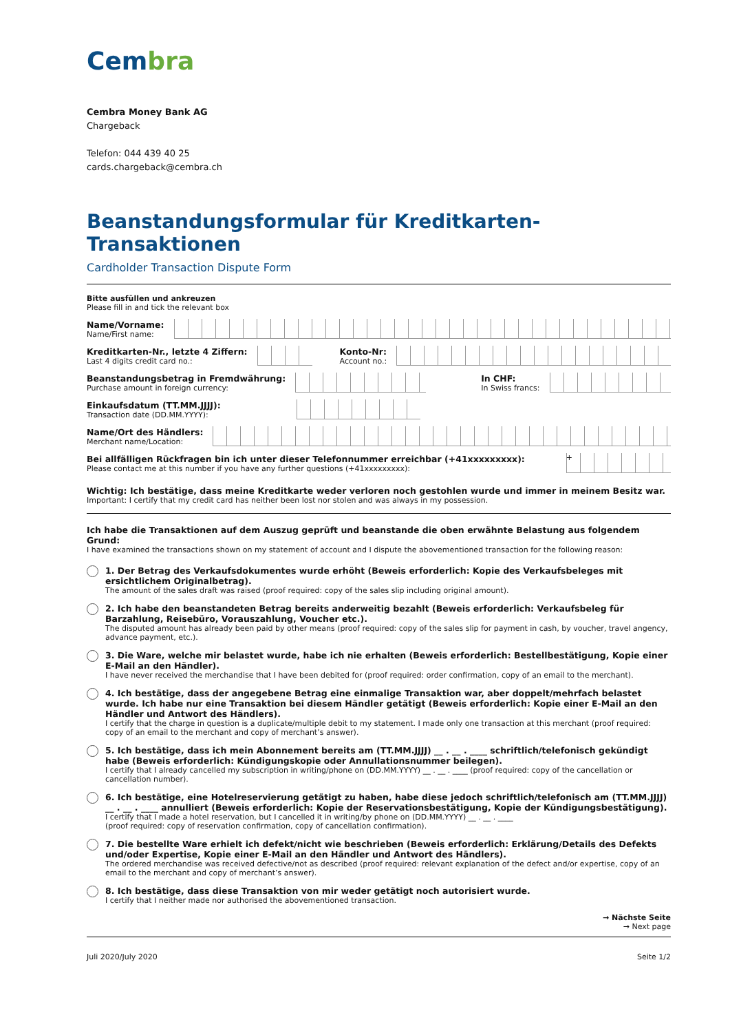Cembra
Cembra Money Bank AG
Chargeback
Telefon: 044 439 40 25
cards.chargeback@cembra.ch
Beanstandungsformular für Kreditkarten-Transaktionen
Cardholder Transaction Dispute Form
Bitte ausfüllen und ankreuzen
Please fill in and tick the relevant box
Name/Vorname:
Name/First name:
Kreditkarten-Nr., letzte 4 Ziffern:
Last 4 digits credit card no.:
Konto-Nr:
Account no.:
Beanstandungsbetrag in Fremdwährung:
Purchase amount in foreign currency:
In CHF:
In Swiss francs:
Einkaufsdatum (TT.MM.JJJJ):
Transaction date (DD.MM.YYYY):
Name/Ort des Händlers:
Merchant name/Location:
Bei allfälligen Rückfragen bin ich unter dieser Telefonnummer erreichbar (+41xxxxxxxxx):
Please contact me at this number if you have any further questions (+41xxxxxxxxx):
+
Wichtig: Ich bestätige, dass meine Kreditkarte weder verloren noch gestohlen wurde und immer in meinem Besitz war.
Important: I certify that my credit card has neither been lost nor stolen and was always in my possession.
Ich habe die Transaktionen auf dem Auszug geprüft und beanstande die oben erwähnte Belastung aus folgendem Grund:
I have examined the transactions shown on my statement of account and I dispute the abovementioned transaction for the following reason:
1. Der Betrag des Verkaufsdokumentes wurde erhöht (Beweis erforderlich: Kopie des Verkaufsbeleges mit ersichtlichem Originalbetrag).
The amount of the sales draft was raised (proof required: copy of the sales slip including original amount).
2. Ich habe den beanstandeten Betrag bereits anderweitig bezahlt (Beweis erforderlich: Verkaufsbeleg für Barzahlung, Reisebüro, Vorauszahlung, Voucher etc.).
The disputed amount has already been paid by other means (proof required: copy of the sales slip for payment in cash, by voucher, travel angency, advance payment, etc.).
3. Die Ware, welche mir belastet wurde, habe ich nie erhalten (Beweis erforderlich: Bestellbestätigung, Kopie einer E-Mail an den Händler).
I have never received the merchandise that I have been debited for (proof required: order confirmation, copy of an email to the merchant).
4. Ich bestätige, dass der angegebene Betrag eine einmalige Transaktion war, aber doppelt/mehrfach belastet wurde. Ich habe nur eine Transaktion bei diesem Händler getätigt (Beweis erforderlich: Kopie einer E-Mail an den Händler und Antwort des Händlers).
I certify that the charge in question is a duplicate/multiple debit to my statement. I made only one transaction at this merchant (proof required: copy of an email to the merchant and copy of merchant’s answer).
5. Ich bestätige, dass ich mein Abonnement bereits am (TT.MM.JJJJ) __ . __ . ____ schriftlich/telefonisch gekündigt habe (Beweis erforderlich: Kündigungskopie oder Annullationsnummer beilegen).
I certify that I already cancelled my subscription in writing/phone on (DD.MM.YYYY) __ . __ . ____ (proof required: copy of the cancellation or cancellation number).
6. Ich bestätige, eine Hotelreservierung getätigt zu haben, habe diese jedoch schriftlich/telefonisch am (TT.MM.JJJJ) __ . __ . ____ annulliert (Beweis erforderlich: Kopie der Reservationsbestätigung, Kopie der Kündigungsbestätigung).
I certify that I made a hotel reservation, but I cancelled it in writing/by phone on (DD.MM.YYYY) __ . __ . ____
(proof required: copy of reservation confirmation, copy of cancellation confirmation).
7. Die bestellte Ware erhielt ich defekt/nicht wie beschrieben (Beweis erforderlich: Erklärung/Details des Defekts und/oder Expertise, Kopie einer E-Mail an den Händler und Antwort des Händlers).
The ordered merchandise was received defective/not as described (proof required: relevant explanation of the defect and/or expertise, copy of an email to the merchant and copy of merchant’s answer).
8. Ich bestätige, dass diese Transaktion von mir weder getätigt noch autorisiert wurde.
I certify that I neither made nor authorised the abovementioned transaction.
→ Nächste Seite
→ Next page
Juli 2020/July 2020 Seite 1/2